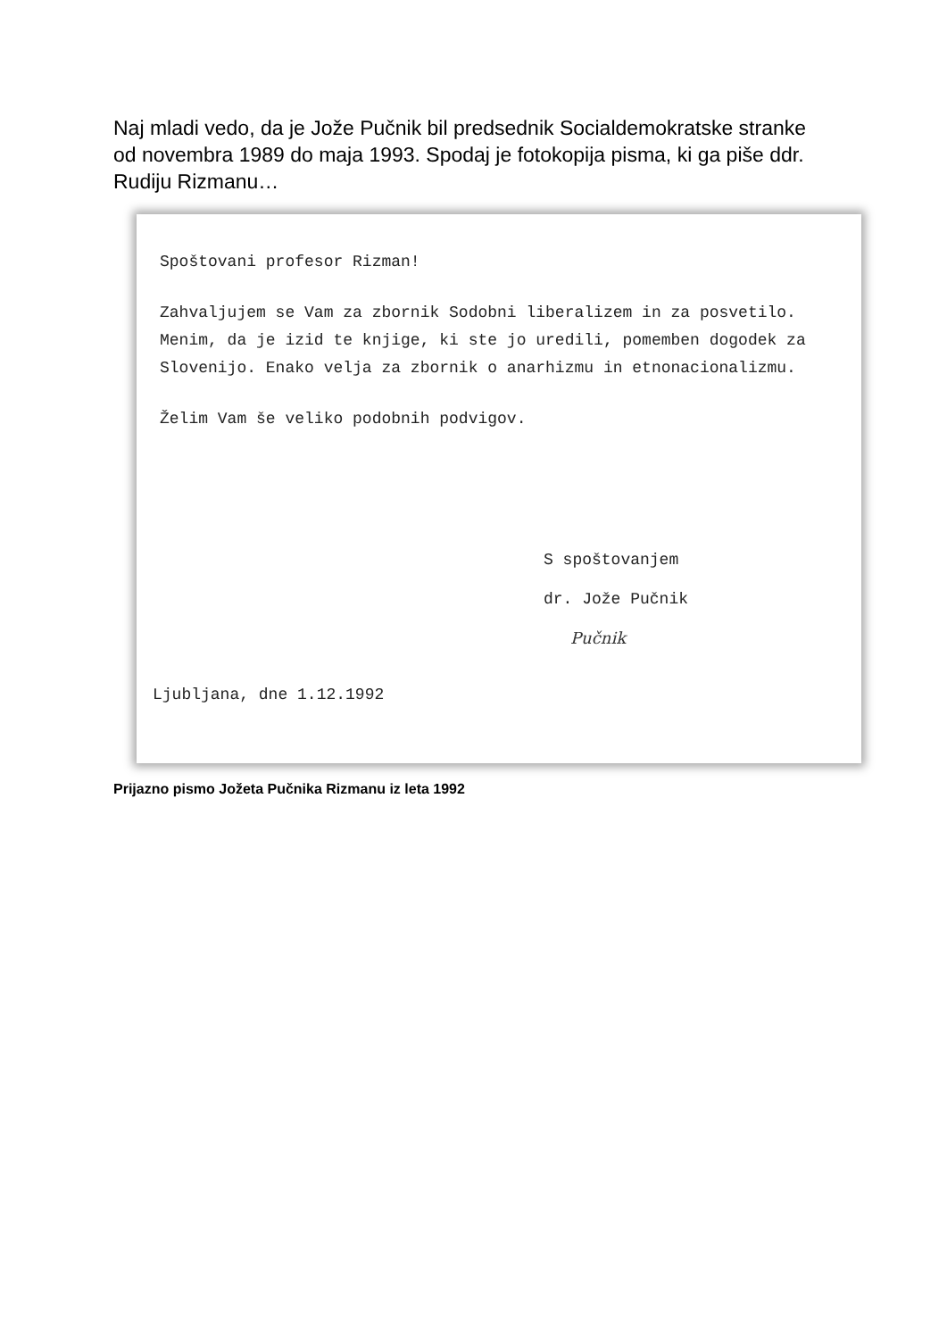Naj mladi vedo, da je Jože Pučnik bil predsednik Socialdemokratske stranke od novembra 1989 do maja 1993. Spodaj je fotokopija pisma, ki ga piše ddr. Rudiju Rizmanu…
Spoštovani profesor Rizman!
Zahvaljujem se Vam za zbornik Sodobni liberalizem in za posvetilo. Menim, da je izid te knjige, ki ste jo uredili, pomemben dogodek za Slovenijo. Enako velja za zbornik o anarhizmu in etnonacionalizmu.
Želim Vam še veliko podobnih podvigov.
S spoštovanjem
dr. Jože Pučnik
Pučnik
Ljubljana, dne 1.12.1992
Prijazno pismo Jožeta Pučnika Rizmanu iz leta 1992